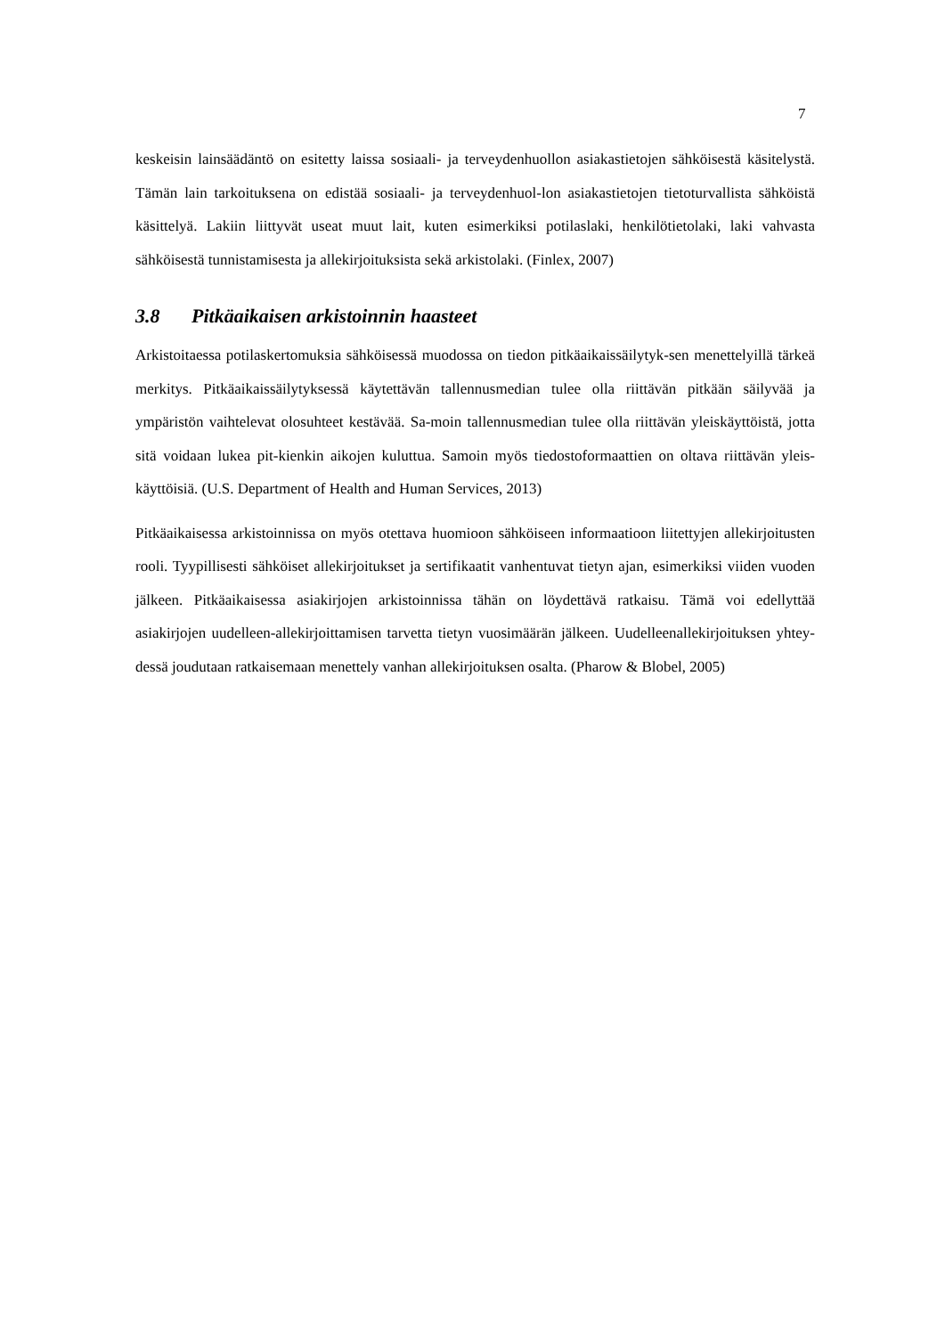7
keskeisin lainsäädäntö on esitetty laissa sosiaali- ja terveydenhuollon asiakastietojen sähköisestä käsitelystä. Tämän lain tarkoituksena on edistää sosiaali- ja terveydenhuol-lon asiakastietojen tietoturvallista sähköistä käsittelyä. Lakiin liittyvät useat muut lait, kuten esimerkiksi potilaslaki, henkilötietolaki, laki vahvasta sähköisestä tunnistamisesta ja allekirjoituksista sekä arkistolaki. (Finlex, 2007)
3.8 Pitkäaikaisen arkistoinnin haasteet
Arkistoitaessa potilaskertomuksia sähköisessä muodossa on tiedon pitkäaikaissäilytyk-sen menettelyillä tärkeä merkitys. Pitkäaikaissäilytyksessä käytettävän tallennusmedian tulee olla riittävän pitkään säilyvää ja ympäristön vaihtelevat olosuhteet kestävää. Sa-moin tallennusmedian tulee olla riittävän yleiskäyttöistä, jotta sitä voidaan lukea pit-kienkin aikojen kuluttua. Samoin myös tiedostoformaattien on oltava riittävän yleis-käyttöisiä. (U.S. Department of Health and Human Services, 2013)
Pitkäaikaisessa arkistoinnissa on myös otettava huomioon sähköiseen informaatioon liitettyjen allekirjoitusten rooli. Tyypillisesti sähköiset allekirjoitukset ja sertifikaatit vanhentuvat tietyn ajan, esimerkiksi viiden vuoden jälkeen. Pitkäaikaisessa asiakirjojen arkistoinnissa tähän on löydettävä ratkaisu. Tämä voi edellyttää asiakirjojen uudelleen-allekirjoittamisen tarvetta tietyn vuosimäärän jälkeen. Uudelleenallekirjoituksen yhtey-dessä joudutaan ratkaisemaan menettely vanhan allekirjoituksen osalta. (Pharow & Blobel, 2005)